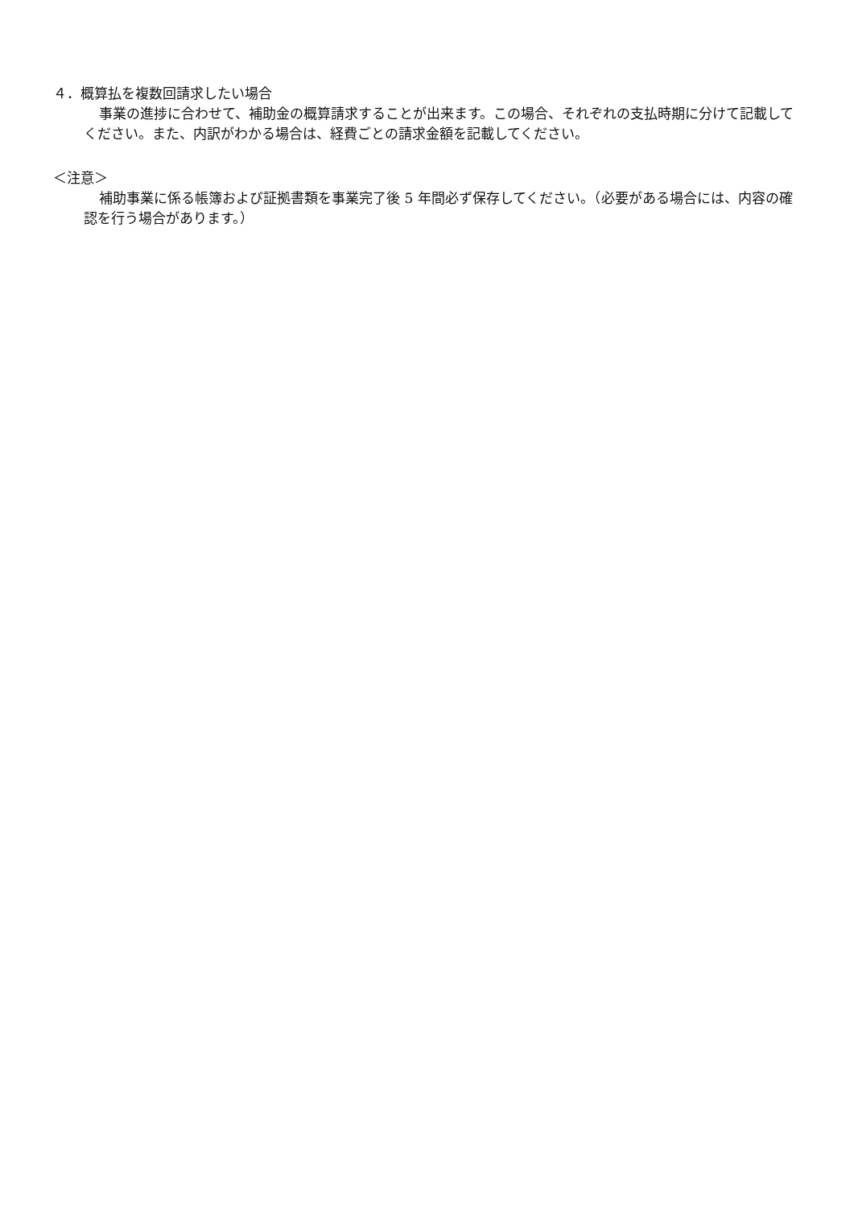４．概算払を複数回請求したい場合
事業の進捗に合わせて、補助金の概算請求することが出来ます。この場合、それぞれの支払時期に分けて記載してください。また、内訳がわかる場合は、経費ごとの請求金額を記載してください。
＜注意＞
補助事業に係る帳簿および証拠書類を事業完了後 5 年間必ず保存してください。（必要がある場合には、内容の確認を行う場合があります。）